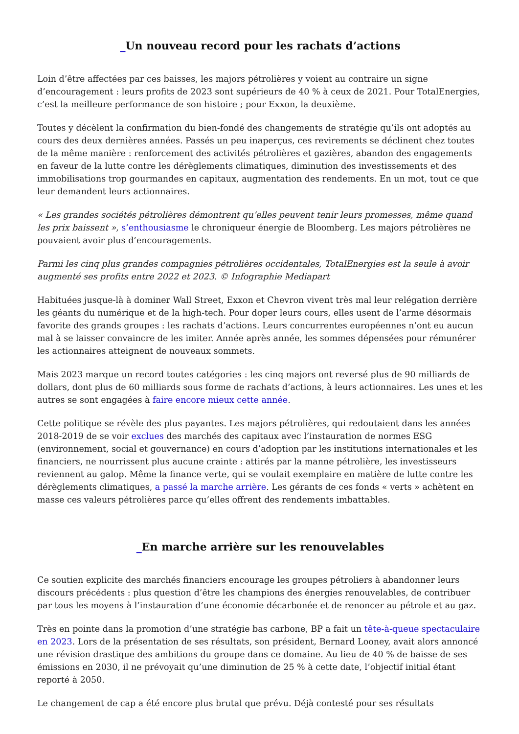_Un nouveau record pour les rachats d’actions
Loin d’être affectées par ces baisses, les majors pétrolières y voient au contraire un signe d’encouragement : leurs profits de 2023 sont supérieurs de 40 % à ceux de 2021. Pour TotalEnergies, c’est la meilleure performance de son histoire ; pour Exxon, la deuxième.
Toutes y décèlent la confirmation du bien-fondé des changements de stratégie qu’ils ont adoptés au cours des deux dernières années. Passés un peu inaperçus, ces revirements se déclinent chez toutes de la même manière : renforcement des activités pétrolières et gazières, abandon des engagements en faveur de la lutte contre les dérèglements climatiques, diminution des investissements et des immobilisations trop gourmandes en capitaux, augmentation des rendements. En un mot, tout ce que leur demandent leurs actionnaires.
« Les grandes sociétés pétrolières démontrent qu’elles peuvent tenir leurs promesses, même quand les prix baissent », s’enthousiasme le chroniqueur énergie de Bloomberg. Les majors pétrolières ne pouvaient avoir plus d’encouragements.
Parmi les cinq plus grandes compagnies pétrolières occidentales, TotalEnergies est la seule à avoir augmenté ses profits entre 2022 et 2023. © Infographie Mediapart
Habituées jusque-là à dominer Wall Street, Exxon et Chevron vivent très mal leur relégation derrière les géants du numérique et de la high-tech. Pour doper leurs cours, elles usent de l’arme désormais favorite des grands groupes : les rachats d’actions. Leurs concurrentes européennes n’ont eu aucun mal à se laisser convaincre de les imiter. Année après année, les sommes dépensées pour rémunérer les actionnaires atteignent de nouveaux sommets.
Mais 2023 marque un record toutes catégories : les cinq majors ont reversé plus de 90 milliards de dollars, dont plus de 60 milliards sous forme de rachats d’actions, à leurs actionnaires. Les unes et les autres se sont engagées à faire encore mieux cette année.
Cette politique se révèle des plus payantes. Les majors pétrolières, qui redoutaient dans les années 2018-2019 de se voir exclues des marchés des capitaux avec l’instauration de normes ESG (environnement, social et gouvernance) en cours d’adoption par les institutions internationales et les financiers, ne nourrissent plus aucune crainte : attirés par la manne pétrolière, les investisseurs reviennent au galop. Même la finance verte, qui se voulait exemplaire en matière de lutte contre les dérèglements climatiques, a passé la marche arrière. Les gérants de ces fonds « verts » achètent en masse ces valeurs pétrolières parce qu’elles offrent des rendements imbattables.
_En marche arrière sur les renouvelables
Ce soutien explicite des marchés financiers encourage les groupes pétroliers à abandonner leurs discours précédents : plus question d’être les champions des énergies renouvelables, de contribuer par tous les moyens à l’instauration d’une économie décarbonée et de renoncer au pétrole et au gaz.
Très en pointe dans la promotion d’une stratégie bas carbone, BP a fait un tête-à-queue spectaculaire en 2023. Lors de la présentation de ses résultats, son président, Bernard Looney, avait alors annoncé une révision drastique des ambitions du groupe dans ce domaine. Au lieu de 40 % de baisse de ses émissions en 2030, il ne prévoyait qu’une diminution de 25 % à cette date, l’objectif initial étant reporté à 2050.
Le changement de cap a été encore plus brutal que prévu. Déjà contesté pour ses résultats